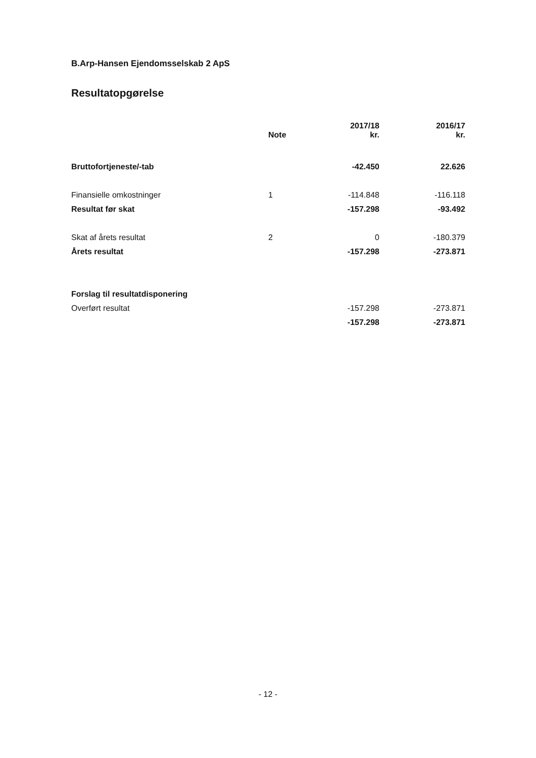B.Arp-Hansen Ejendomsselskab 2 ApS
Resultatopgørelse
| | Note | 2017/18 kr. | 2016/17 kr. |
| --- | --- | --- | --- |
| Bruttofortjeneste/-tab | | -42.450 | 22.626 |
| Finansielle omkostninger | 1 | -114.848 | -116.118 |
| Resultat før skat | | -157.298 | -93.492 |
| Skat af årets resultat | 2 | 0 | -180.379 |
| Årets resultat | | -157.298 | -273.871 |
| Forslag til resultatdisponering | | | |
| Overført resultat | | -157.298 | -273.871 |
| | | -157.298 | -273.871 |
- 12 -